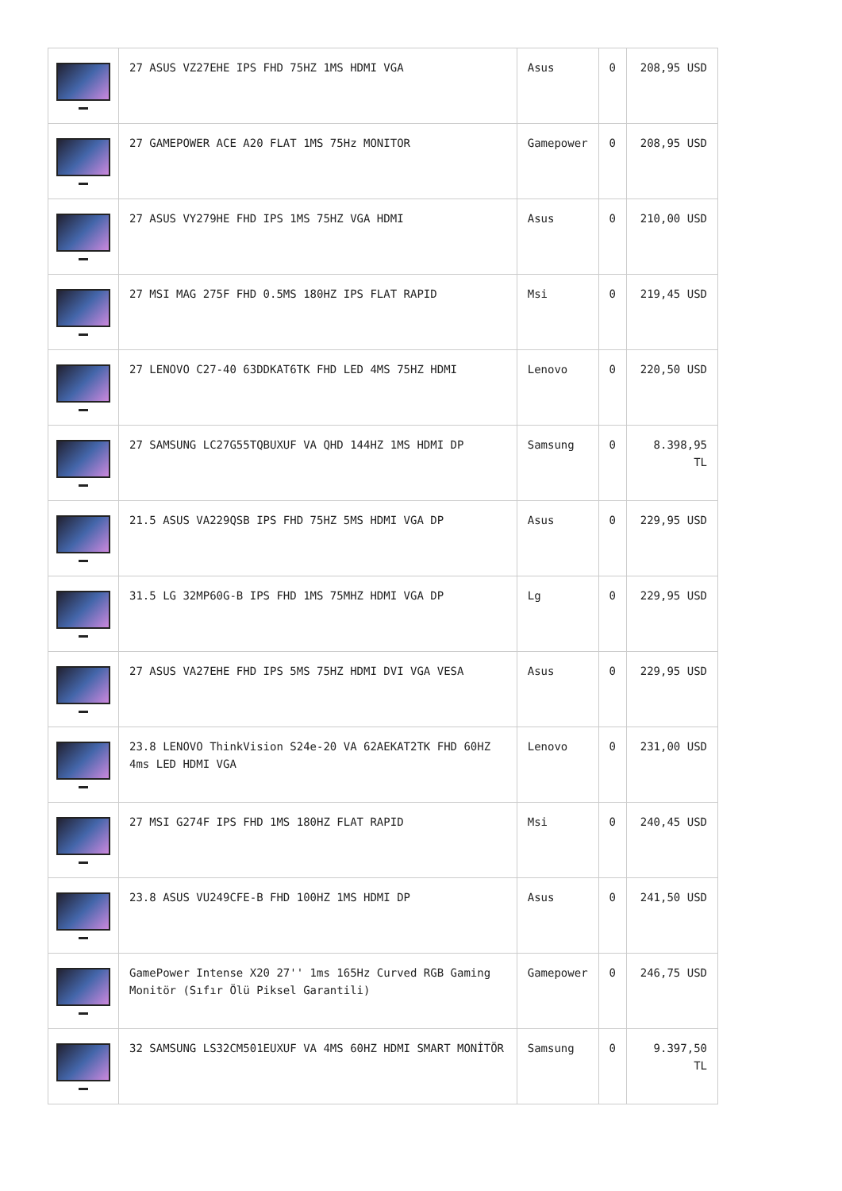| | 27 ASUS VZ27EHE IPS FHD 75HZ 1MS HDMI VGA | Asus | 0 | 208,95 USD |
| | 27 GAMEPOWER ACE A20 FLAT 1MS 75Hz MONITOR | Gamepower | 0 | 208,95 USD |
| | 27 ASUS VY279HE FHD IPS 1MS 75HZ VGA HDMI | Asus | 0 | 210,00 USD |
| | 27 MSI MAG 275F FHD 0.5MS 180HZ IPS FLAT RAPID | Msi | 0 | 219,45 USD |
| | 27 LENOVO C27-40 63DDKAT6TK FHD LED 4MS 75HZ HDMI | Lenovo | 0 | 220,50 USD |
| | 27 SAMSUNG LC27G55TQBUXUF VA QHD 144HZ 1MS HDMI DP | Samsung | 0 | 8.398,95 TL |
| | 21.5 ASUS VA229QSB IPS FHD 75HZ 5MS HDMI VGA DP | Asus | 0 | 229,95 USD |
| | 31.5 LG 32MP60G-B IPS FHD 1MS 75MHZ HDMI VGA DP | Lg | 0 | 229,95 USD |
| | 27 ASUS VA27EHE FHD IPS 5MS 75HZ HDMI DVI VGA VESA | Asus | 0 | 229,95 USD |
| | 23.8 LENOVO ThinkVision S24e-20 VA 62AEKAT2TK FHD 60HZ 4ms LED HDMI VGA | Lenovo | 0 | 231,00 USD |
| | 27 MSI G274F IPS FHD 1MS 180HZ FLAT RAPID | Msi | 0 | 240,45 USD |
| | 23.8 ASUS VU249CFE-B FHD 100HZ 1MS HDMI DP | Asus | 0 | 241,50 USD |
| | GamePower Intense X20 27'' 1ms 165Hz Curved RGB Gaming Monitör (Sıfır Ölü Piksel Garantili) | Gamepower | 0 | 246,75 USD |
| | 32 SAMSUNG LS32CM501EUXUF VA 4MS 60HZ HDMI SMART MONİTÖR | Samsung | 0 | 9.397,50 TL |